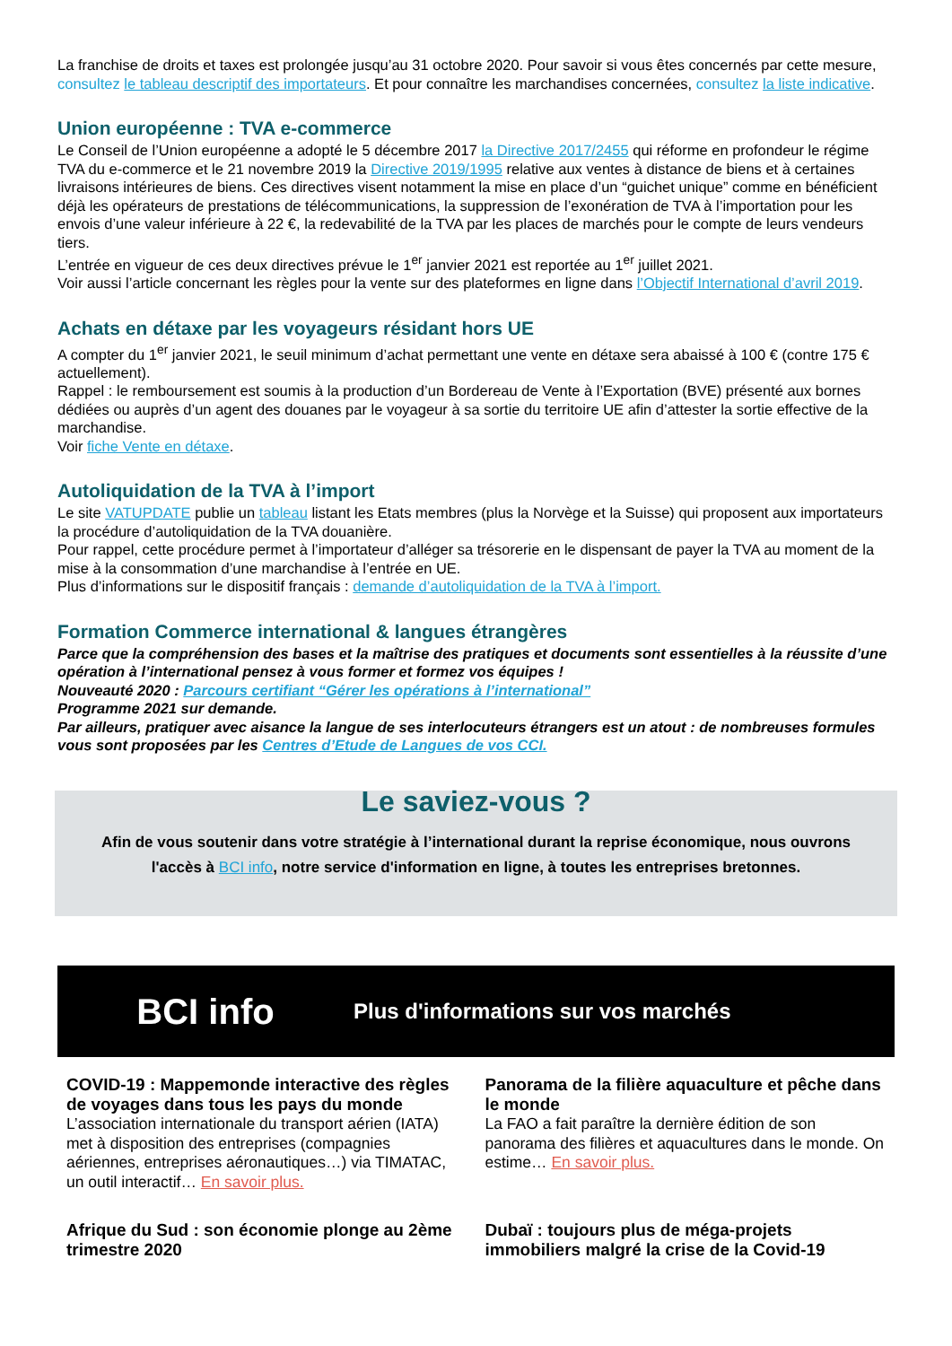La franchise de droits et taxes est prolongée jusqu’au 31 octobre 2020. Pour savoir si vous êtes concernés par cette mesure, consultez le tableau descriptif des importateurs. Et pour connaître les marchandises concernées, consultez la liste indicative.
Union européenne : TVA e-commerce
Le Conseil de l’Union européenne a adopté le 5 décembre 2017 la Directive 2017/2455 qui réforme en profondeur le régime TVA du e-commerce et le 21 novembre 2019 la Directive 2019/1995 relative aux ventes à distance de biens et à certaines livraisons intérieures de biens. Ces directives visent notamment la mise en place d’un “guichet unique” comme en bénéficient déjà les opérateurs de prestations de télécommunications, la suppression de l’exonération de TVA à l’importation pour les envois d’une valeur inférieure à 22 €, la redevabilité de la TVA par les places de marchés pour le compte de leurs vendeurs tiers.
L’entrée en vigueur de ces deux directives prévue le 1<sup>er</sup> janvier 2021 est reportée au 1<sup>er</sup> juillet 2021.
Voir aussi l’article concernant les règles pour la vente sur des plateformes en ligne dans l’Objectif International d’avril 2019.
Achats en détaxe par les voyageurs résidant hors UE
A compter du 1<sup>er</sup> janvier 2021, le seuil minimum d’achat permettant une vente en détaxe sera abaissé à 100 € (contre 175 € actuellement).
Rappel : le remboursement est soumis à la production d’un Bordereau de Vente à l’Exportation (BVE) présenté aux bornes dédiées ou auprès d’un agent des douanes par le voyageur à sa sortie du territoire UE afin d’attester la sortie effective de la marchandise.
Voir fiche Vente en détaxe.
Autoliquidation de la TVA à l’import
Le site VATUPDATE publie un tableau listant les Etats membres (plus la Norvège et la Suisse) qui proposent aux importateurs la procédure d’autoliquidation de la TVA douanière.
Pour rappel, cette procédure permet à l’importateur d’alléger sa trésorerie en le dispensant de payer la TVA au moment de la mise à la consommation d’une marchandise à l’entrée en UE.
Plus d’informations sur le dispositif français : demande d’autoliquidation de la TVA à l’import.
Formation Commerce international & langues étrangères
Parce que la compréhension des bases et la maîtrise des pratiques et documents sont essentielles à la réussite d’une opération à l’international pensez à vous former et formez vos équipes !
Nouveauté 2020 : Parcours certifiant “Gérer les opérations à l’international”
Programme 2021 sur demande.
Par ailleurs, pratiquer avec aisance la langue de ses interlocuteurs étrangers est un atout : de nombreuses formules vous sont proposées par les Centres d’Etude de Langues de vos CCI.
Le saviez-vous ?
Afin de vous soutenir dans votre stratégie à l’international durant la reprise économique, nous ouvrons l'accès à BCI info, notre service d'information en ligne, à toutes les entreprises bretonnes.
BCI info
Plus d'informations sur vos marchés
COVID-19 : Mappemonde interactive des règles de voyages dans tous les pays du monde
L’association internationale du transport aérien (IATA) met à disposition des entreprises (compagnies aériennes, entreprises aéronautiques…) via TIMATAC, un outil interactif… En savoir plus.
Panorama de la filière aquaculture et pêche dans le monde
La FAO a fait paraître la dernière édition de son panorama des filières et aquacultures dans le monde. On estime… En savoir plus.
Afrique du Sud : son économie plonge au 2ème trimestre 2020
Dubaï : toujours plus de méga-projets immobiliers malgré la crise de la Covid-19